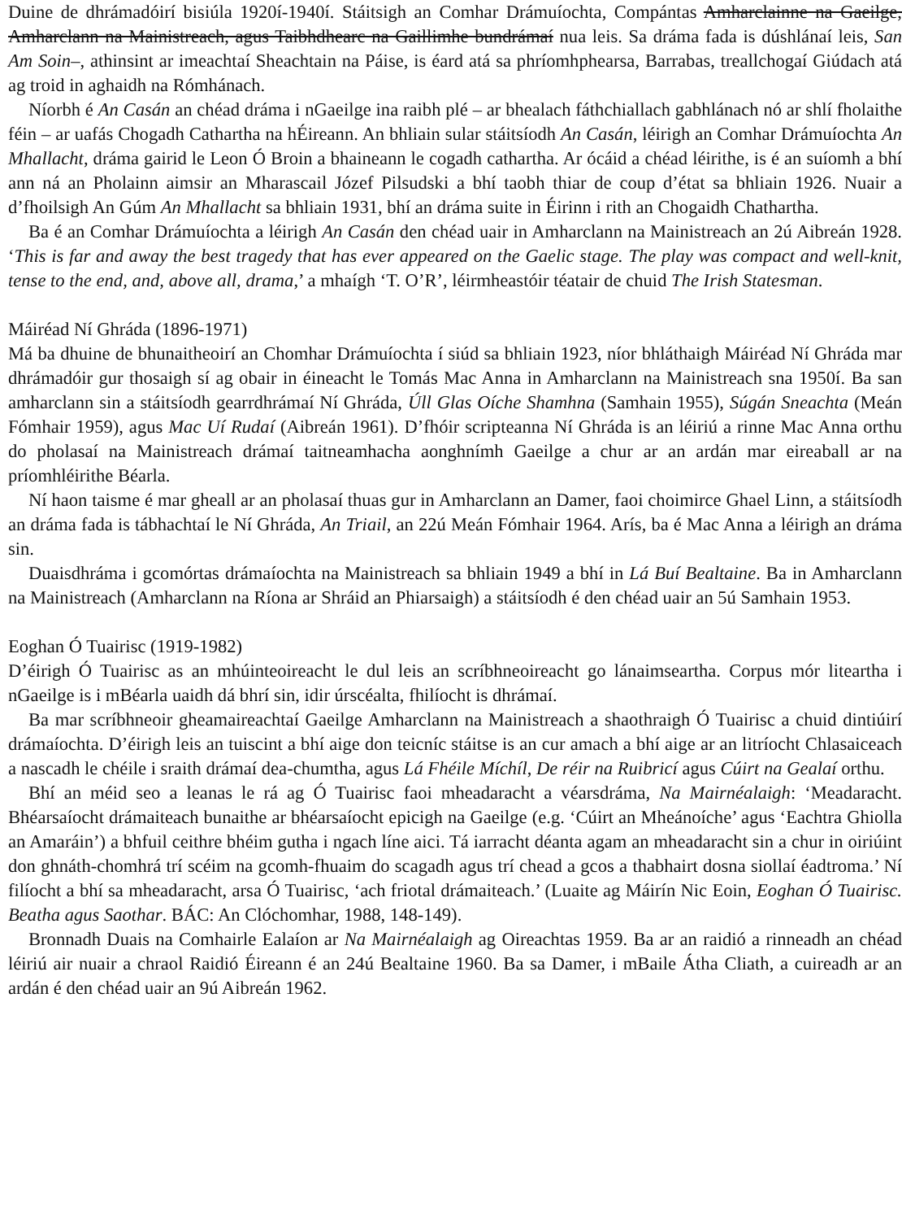Duine de dhrámadóirí bisiúla 1920í-1940í. Stáitsigh an Comhar Drámuíochta, Compántas Amharclainne na Gaeilge, Amharclann na Mainistreach, agus Taibhdhearc na Gaillimhe bundrámaí nua leis. Sa dráma fada is dúshlánaí leis, San Am Soin–, athinsint ar imeachtaí Sheachtain na Páise, is éard atá sa phríomhphearsa, Barrabas, treallchogaí Giúdach atá ag troid in aghaidh na Rómhánach.
Níorbh é An Casán an chéad dráma i nGaeilge ina raibh plé – ar bhealach fáthchiallach gabhlánach nó ar shlí fholaithe féin – ar uafás Chogadh Cathartha na hÉireann. An bhliain sular stáitsíodh An Casán, léirigh an Comhar Drámuíochta An Mhallacht, dráma gairid le Leon Ó Broin a bhaineann le cogadh cathartha. Ar ócáid a chéad léirithe, is é an suíomh a bhí ann ná an Pholainn aimsir an Mharascail Józef Pilsudski a bhí taobh thiar de coup d’état sa bhliain 1926. Nuair a d’fhoilsigh An Gúm An Mhallacht sa bhliain 1931, bhí an dráma suite in Éirinn i rith an Chogaidh Chathartha.
Ba é an Comhar Drámuíochta a léirigh An Casán den chéad uair in Amharclann na Mainistreach an 2ú Aibreán 1928. ‘This is far and away the best tragedy that has ever appeared on the Gaelic stage. The play was compact and well-knit, tense to the end, and, above all, drama,’ a mhaígh ‘T. O’R’, léirmheastóir téatair de chuid The Irish Statesman.
Máiréad Ní Ghráda (1896-1971)
Má ba dhuine de bhunaitheoirí an Chomhar Drámuíochta í siúd sa bhliain 1923, níor bhláthaigh Máiréad Ní Ghráda mar dhrámadóir gur thosaigh sí ag obair in éineacht le Tomás Mac Anna in Amharclann na Mainistreach sna 1950í. Ba san amharclann sin a stáitsíodh gearrdhrámaí Ní Ghráda, Úll Glas Oíche Shamhna (Samhain 1955), Súgán Sneachta (Meán Fómhair 1959), agus Mac Uí Rudaí (Aibreán 1961). D’fhóir scripteanna Ní Ghráda is an léiriú a rinne Mac Anna orthu do pholasaí na Mainistreach drámaí taitneamhacha aonghnímh Gaeilge a chur ar an ardán mar eireaball ar na príomhléirithe Béarla.
Ní haon taisme é mar gheall ar an pholasaí thuas gur in Amharclann an Damer, faoi choimirce Ghael Linn, a stáitsíodh an dráma fada is tábhachtaí le Ní Ghráda, An Triail, an 22ú Meán Fómhair 1964. Arís, ba é Mac Anna a léirigh an dráma sin.
Duaisdhráma i gcomórtas drámaíochta na Mainistreach sa bhliain 1949 a bhí in Lá Buí Bealtaine. Ba in Amharclann na Mainistreach (Amharclann na Ríona ar Shráid an Phiarsaigh) a stáitsíodh é den chéad uair an 5ú Samhain 1953.
Eoghan Ó Tuairisc (1919-1982)
D’éirigh Ó Tuairisc as an mhúinteoireacht le dul leis an scríbhneoireacht go lánaimseartha. Corpus mór liteartha i nGaeilge is i mBéarla uaidh dá bhrí sin, idir úrscéalta, fhilíocht is dhrámaí.
Ba mar scríbhneoir gheamaireachtaí Gaeilge Amharclann na Mainistreach a shaothraigh Ó Tuairisc a chuid dintiúirí drámaíochta. D’éirigh leis an tuiscint a bhí aige don teicníc stáitse is an cur amach a bhí aige ar an litríocht Chlasaiceach a nascadh le chéile i sraith drámaí dea-chumtha, agus Lá Fhéile Míchíl, De réir na Ruibricí agus Cúirt na Gealaí orthu.
Bhí an méid seo a leanas le rá ag Ó Tuairisc faoi mheadaracht a véarsdráma, Na Mairnéalaigh: ‘Meadaracht. Bhéarsaíocht drámaiteach bunaithe ar bhéarsaíocht epicigh na Gaeilge (e.g. ‘Cúirt an Mheánoíche’ agus ‘Eachtra Ghiolla an Amaráin’) a bhfuil ceithre bhéim gutha i ngach líne aici. Tá iarracht déanta agam an mheadaracht sin a chur in oiriúint don ghnáth-chomhrá trí scéim na gcomh-fhuaim do scagadh agus trí chead a gcos a thabhairt dosna siollaí éadtroma.’ Ní filíocht a bhí sa mheadaracht, arsa Ó Tuairisc, ‘ach friotal drámaiteach.’ (Luaite ag Máirín Nic Eoin, Eoghan Ó Tuairisc. Beatha agus Saothar. BÁC: An Clóchomhar, 1988, 148-149).
Bronnadh Duais na Comhairle Ealaíon ar Na Mairnéalaigh ag Oireachtas 1959. Ba ar an raidió a rinneadh an chéad léiriú air nuair a chraol Raidió Éireann é an 24ú Bealtaine 1960. Ba sa Damer, i mBaile Átha Cliath, a cuireadh ar an ardán é den chéad uair an 9ú Aibreán 1962.